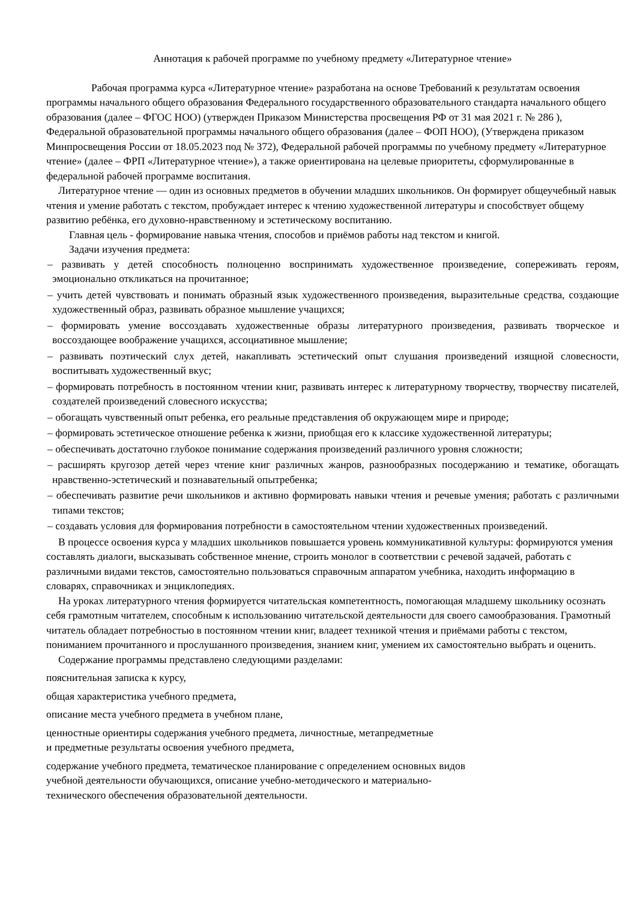Аннотация к рабочей программе по учебному предмету «Литературное чтение»
Рабочая программа курса «Литературное чтение» разработана на основе Требований к результатам освоения программы начального общего образования Федерального государственного образовательного стандарта начального общего образования (далее – ФГОС НОО) (утвержден Приказом Министерства просвещения РФ от 31 мая 2021 г. № 286 ), Федеральной образовательной программы начального общего образования (далее – ФОП НОО), (Утверждена приказом Минпросвещения России от 18.05.2023 под № 372), Федеральной рабочей программы по учебному предмету «Литературное чтение» (далее – ФРП «Литературное чтение»), а также ориентирована на целевые приоритеты, сформулированные в федеральной рабочей программе воспитания.
Литературное чтение — один из основных предметов в обучении младших школьников. Он формирует общеучебный навык чтения и умение работать с текстом, пробуждает интерес к чтению художественной литературы и способствует общему развитию ребёнка, его духовно-нравственному и эстетическому воспитанию.
Главная цель - формирование навыка чтения, способов и приёмов работы над текстом и книгой.
Задачи изучения предмета:
– развивать у детей способность полноценно воспринимать художественное произведение, сопереживать героям, эмоционально откликаться на прочитанное;
– учить детей чувствовать и понимать образный язык художественного произведения, выразительные средства, создающие художественный образ, развивать образное мышление учащихся;
– формировать умение воссоздавать художественные образы литературного произведения, развивать творческое и воссоздающее воображение учащихся, ассоциативное мышление;
– развивать поэтический слух детей, накапливать эстетический опыт слушания произведений изящной словесности, воспитывать художественный вкус;
– формировать потребность в постоянном чтении книг, развивать интерес к литературному творчеству, творчеству писателей, создателей произведений словесного искусства;
– обогащать чувственный опыт ребенка, его реальные представления об окружающем мире и природе;
– формировать эстетическое отношение ребенка к жизни, приобщая его к классике художественной литературы;
– обеспечивать достаточно глубокое понимание содержания произведений различного уровня сложности;
– расширять кругозор детей через чтение книг различных жанров, разнообразных посодержанию и тематике, обогащать нравственно-эстетический и познавательный опытребенка;
– обеспечивать развитие речи школьников и активно формировать навыки чтения и речевые умения; работать с различными типами текстов;
– создавать условия для формирования потребности в самостоятельном чтении художественных произведений.
В процессе освоения курса у младших школьников повышается уровень коммуникативной культуры: формируются умения составлять диалоги, высказывать собственное мнение, строить монолог в соответствии с речевой задачей, работать с различными видами текстов, самостоятельно пользоваться справочным аппаратом учебника, находить информацию в словарях, справочниках и энциклопедиях.
На уроках литературного чтения формируется читательская компетентность, помогающая младшему школьнику осознать себя грамотным читателем, способным к использованию читательской деятельности для своего самообразования. Грамотный читатель обладает потребностью в постоянном чтении книг, владеет техникой чтения и приёмами работы с текстом, пониманием прочитанного и прослушанного произведения, знанием книг, умением их самостоятельно выбрать и оценить.
Содержание программы представлено следующими разделами:
пояснительная записка к курсу,
общая характеристика учебного предмета,
описание места учебного предмета в учебном плане,
ценностные ориентиры содержания учебного предмета, личностные, метапредметные
и предметные результаты освоения учебного предмета,
содержание учебного предмета, тематическое планирование с определением основных видов
учебной деятельности обучающихся, описание учебно-методического и материально-
технического обеспечения образовательной деятельности.